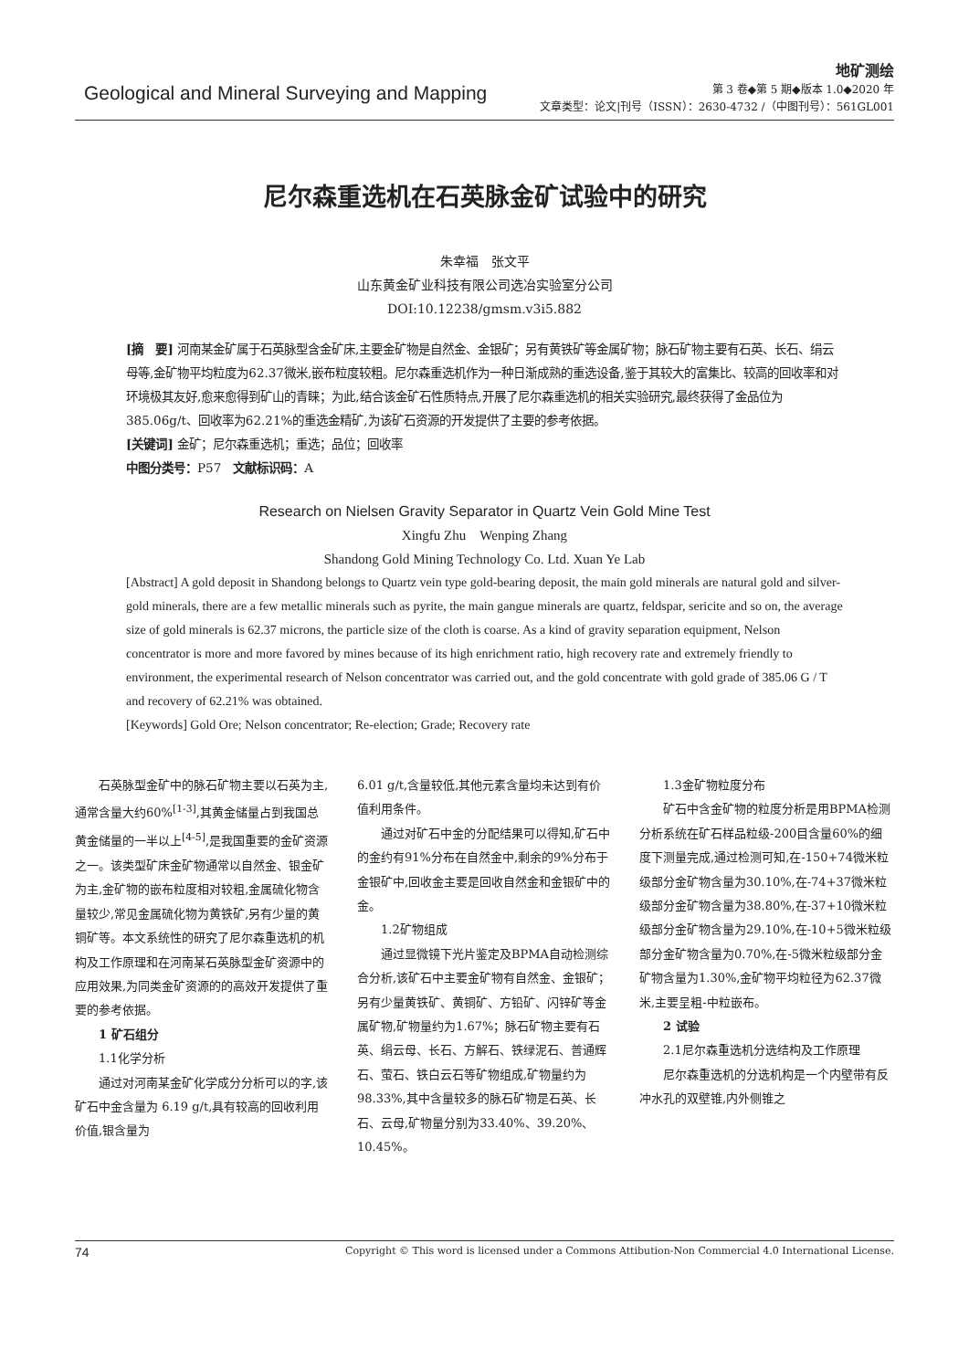Geological and Mineral Surveying and Mapping
地矿测绘
第 3 卷◆第 5 期◆版本 1.0◆2020 年
文章类型：论文|刊号（ISSN）：2630-4732 /（中图刊号）：561GL001
尼尔森重选机在石英脉金矿试验中的研究
朱幸福　张文平
山东黄金矿业科技有限公司选冶实验室分公司
DOI:10.12238/gmsm.v3i5.882
[摘　要] 河南某金矿属于石英脉型含金矿床,主要金矿物是自然金、金银矿；另有黄铁矿等金属矿物；脉石矿物主要有石英、长石、绢云母等,金矿物平均粒度为62.37微米,嵌布粒度较粗。尼尔森重选机作为一种日渐成熟的重选设备,鉴于其较大的富集比、较高的回收率和对环境极其友好,愈来愈得到矿山的青睐；为此,结合该金矿石性质特点,开展了尼尔森重选机的相关实验研究,最终获得了金品位为385.06g/t、回收率为62.21%的重选金精矿,为该矿石资源的开发提供了主要的参考依据。
[关键词] 金矿；尼尔森重选机；重选；品位；回收率
中图分类号：P57　文献标识码：A
Research on Nielsen Gravity Separator in Quartz Vein Gold Mine Test
Xingfu Zhu　Wenping Zhang
Shandong Gold Mining Technology Co. Ltd. Xuan Ye Lab
[Abstract] A gold deposit in Shandong belongs to Quartz vein type gold-bearing deposit, the main gold minerals are natural gold and silver-gold minerals, there are a few metallic minerals such as pyrite, the main gangue minerals are quartz, feldspar, sericite and so on, the average size of gold minerals is 62.37 microns, the particle size of the cloth is coarse. As a kind of gravity separation equipment, Nelson concentrator is more and more favored by mines because of its high enrichment ratio, high recovery rate and extremely friendly to environment, the experimental research of Nelson concentrator was carried out, and the gold concentrate with gold grade of 385.06 G / T and recovery of 62.21% was obtained.
[Keywords] Gold Ore; Nelson concentrator; Re-election; Grade; Recovery rate
石英脉型金矿中的脉石矿物主要以石英为主,通常含量大约60%<sup>[1-3]</sup>,其黄金储量占到我国总黄金储量的一半以上<sup>[4-5]</sup>,是我国重要的金矿资源之一。该类型矿床金矿物通常以自然金、银金矿为主,金矿物的嵌布粒度相对较粗,金属硫化物含量较少,常见金属硫化物为黄铁矿,另有少量的黄铜矿等。本文系统性的研究了尼尔森重选机的机构及工作原理和在河南某石英脉型金矿资源中的应用效果,为同类金矿资源的的高效开发提供了重要的参考依据。
1 矿石组分
1.1化学分析
通过对河南某金矿化学成分分析可以的字,该矿石中金含量为 6.19 g/t,具有较高的回收利用价值,银含量为
6.01 g/t,含量较低,其他元素含量均未达到有价值利用条件。
通过对矿石中金的分配结果可以得知,矿石中的金约有91%分布在自然金中,剩余的9%分布于金银矿中,回收金主要是回收自然金和金银矿中的金。
1.2矿物组成
通过显微镜下光片鉴定及BPMA自动检测综合分析,该矿石中主要金矿物有自然金、金银矿；另有少量黄铁矿、黄铜矿、方铅矿、闪锌矿等金属矿物,矿物量约为1.67%；脉石矿物主要有石英、绢云母、长石、方解石、铁绿泥石、普通辉石、萤石、铁白云石等矿物组成,矿物量约为98.33%,其中含量较多的脉石矿物是石英、长石、云母,矿物量分别为33.40%、39.20%、10.45%。
1.3金矿物粒度分布
矿石中含金矿物的粒度分析是用BPMA检测分析系统在矿石样品粒级-200目含量60%的细度下测量完成,通过检测可知,在-150+74微米粒级部分金矿物含量为30.10%,在-74+37微米粒级部分金矿物含量为38.80%,在-37+10微米粒级部分金矿物含量为29.10%,在-10+5微米粒级部分金矿物含量为0.70%,在-5微米粒级部分金矿物含量为1.30%,金矿物平均粒径为62.37微米,主要呈粗-中粒嵌布。
2 试验
2.1尼尔森重选机分选结构及工作原理
尼尔森重选机的分选机构是一个内壁带有反冲水孔的双壁锥,内外侧锥之
74 Copyright © This word is licensed under a Commons Attibution-Non Commercial 4.0 International License.